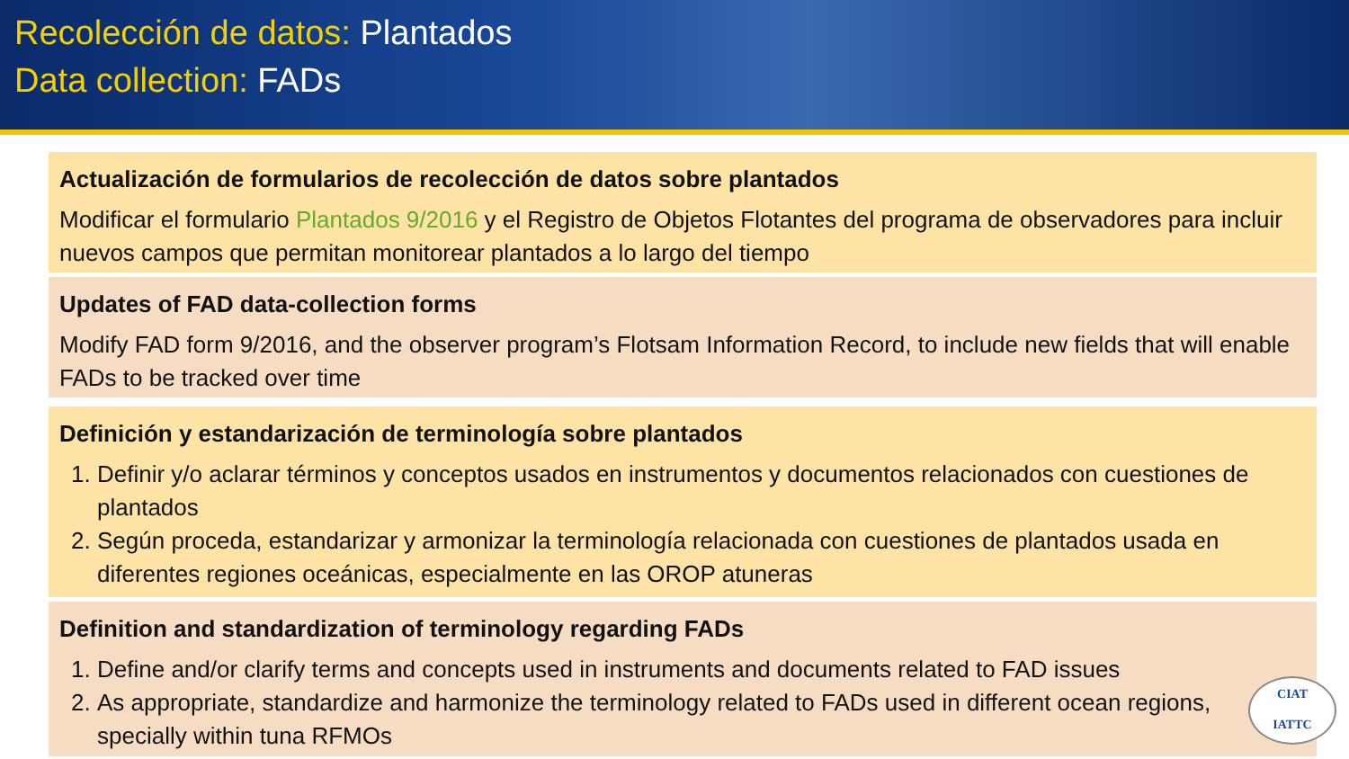Recolección de datos: Plantados
Data collection: FADs
Actualización de formularios de recolección de datos sobre plantados
Modificar el formulario Plantados 9/2016 y el Registro de Objetos Flotantes del programa de observadores para incluir nuevos campos que permitan monitorear plantados a lo largo del tiempo
Updates of FAD data-collection forms
Modify FAD form 9/2016, and the observer program’s Flotsam Information Record, to include new fields that will enable FADs to be tracked over time
Definición y estandarización de terminología sobre plantados
1. Definir y/o aclarar términos y conceptos usados en instrumentos y documentos relacionados con cuestiones de plantados
2. Según proceda, estandarizar y armonizar la terminología relacionada con cuestiones de plantados usada en diferentes regiones oceánicas, especialmente en las OROP atuneras
Definition and standardization of terminology regarding FADs
1. Define and/or clarify terms and concepts used in instruments and documents related to FAD issues
2. As appropriate, standardize and harmonize the terminology related to FADs used in different ocean regions, specially within tuna RFMOs
CIAT
IATTC